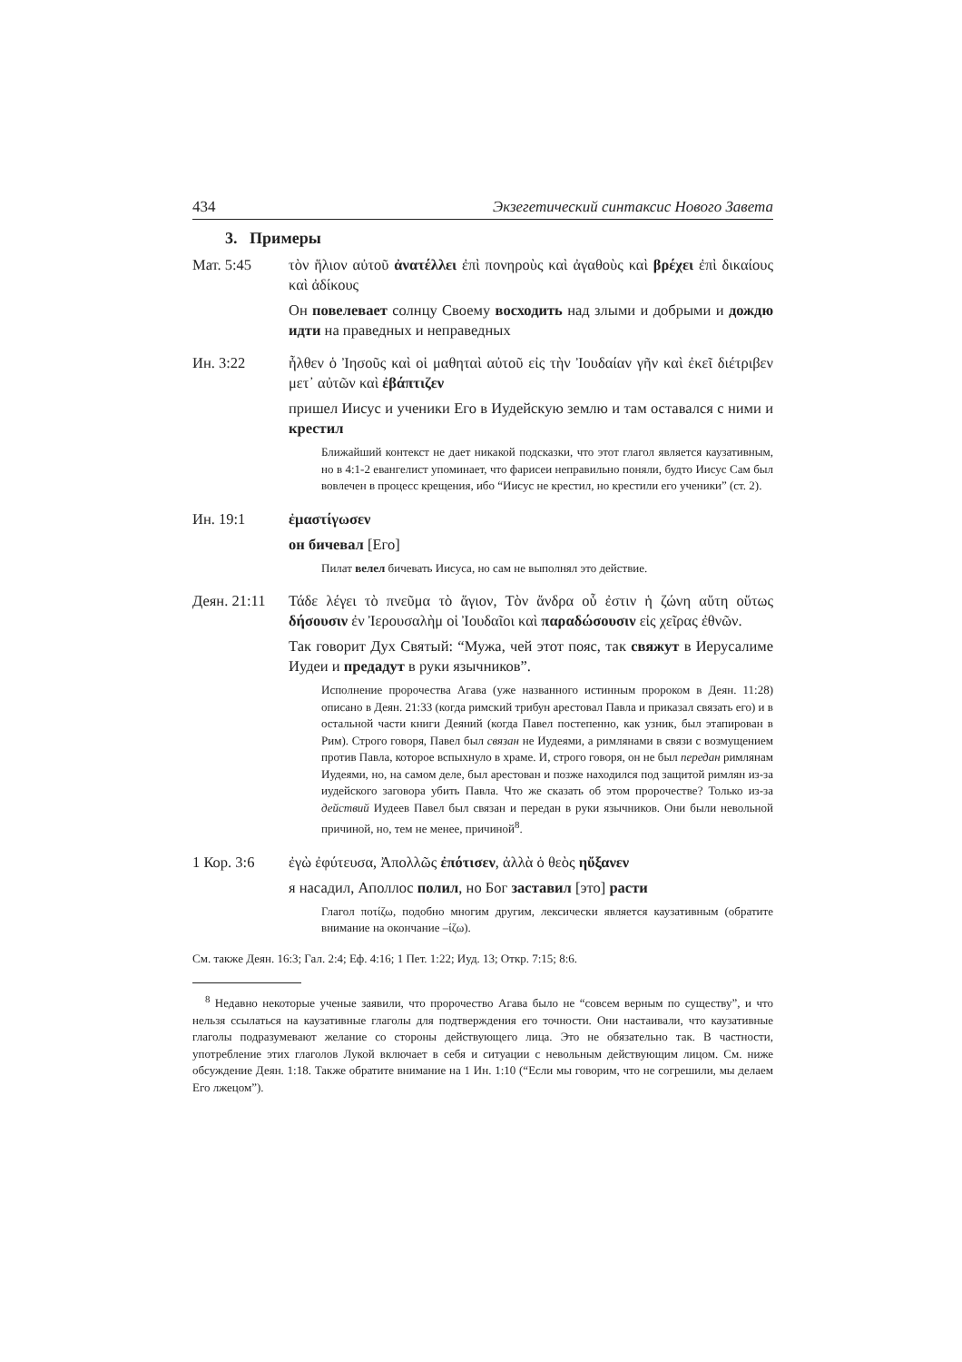434 Экзегетический синтаксис Нового Завета
3. Примеры
Мат. 5:45 τὸν ἥλιον αὐτοῦ ἀνατέλλει ἐπὶ πονηροὺς καὶ ἀγαθοὺς καὶ βρέχει ἐπὶ δικαίους καὶ ἀδίκους
Он повелевает солнцу Своему восходить над злыми и добрыми и дождю идти на праведных и неправедных
Ин. 3:22 ἦλθεν ὁ Ἰησοῦς καὶ οἱ μαθηταὶ αὐτοῦ εἰς τὴν Ἰουδαίαν γῆν καὶ ἐκεῖ διέτριβεν μετ᾽ αὐτῶν καὶ ἐβάπτιζεν
пришел Иисус и ученики Его в Иудейскую землю и там оставался с ними и крестил
Ближайший контекст не дает никакой подсказки, что этот глагол является каузативным, но в 4:1-2 евангелист упоминает, что фарисеи неправильно поняли, будто Иисус Сам был вовлечен в процесс крещения, ибо “Иисус не крестил, но крестили его ученики” (ст. 2).
Ин. 19:1 ἐμαστίγωσεν
он бичевал [Его]
Пилат велел бичевать Иисуса, но сам не выполнял это действие.
Деян. 21:11
Τάδε λέγει τὸ πνεῦμα τὸ ἅγιον, Τὸν ἄνδρα οὗ ἐστιν ἡ ζώνη αὕτη οὕτως δήσουσιν ἐν Ἰερουσαλὴμ οἱ Ἰουδαῖοι καὶ παραδώσουσιν εἰς χεῖρας ἐθνῶν.
Так говорит Дух Святый: “Мужа, чей этот пояс, так свяжут в Иерусалиме Иудеи и предадут в руки язычников”.
Исполнение пророчества Агава (уже названного истинным пророком в Деян. 11:28) описано в Деян. 21:33 (когда римский трибун арестовал Павла и приказал связать его) и в остальной части книги Деяний (когда Павел постепенно, как узник, был этапирован в Рим). Строго говоря, Павел был связан не Иудеями, а римлянами в связи с возмущением против Павла, которое вспыхнуло в храме. И, строго говоря, он не был передан римлянам Иудеями, но, на самом деле, был арестован и позже находился под защитой римлян из-за иудейского заговора убить Павла. Что же сказать об этом пророчестве? Только из-за действий Иудеев Павел был связан и передан в руки язычников. Они были невольной причиной, но, тем не менее, причиной<sup>8</sup>.
1 Кор. 3:6 ἐγὼ ἐφύτευσα, Ἀπολλῶς ἐπότισεν, ἀλλὰ ὁ θεὸς ηὔξανεν
я насадил, Аполлос полил, но Бог заставил [это] расти
Глагол ποτίζω, подобно многим другим, лексически является каузативным (обратите внимание на окончание –ίζω).
См. также Деян. 16:3; Гал. 2:4; Еф. 4:16; 1 Пет. 1:22; Иуд. 13; Откр. 7:15; 8:6.
<sup>8</sup> Недавно некоторые ученые заявили, что пророчество Агава было не “совсем верным по существу”, и что нельзя ссылаться на каузативные глаголы для подтверждения его точности. Они настаивали, что каузативные глаголы подразумевают желание со стороны действующего лица. Это не обязательно так. В частности, употребление этих глаголов Лукой включает в себя и ситуации с невольным действующим лицом. См. ниже обсуждение Деян. 1:18. Также обратите внимание на 1 Ин. 1:10 (“Если мы говорим, что не согрешили, мы делаем Его лжецом”).